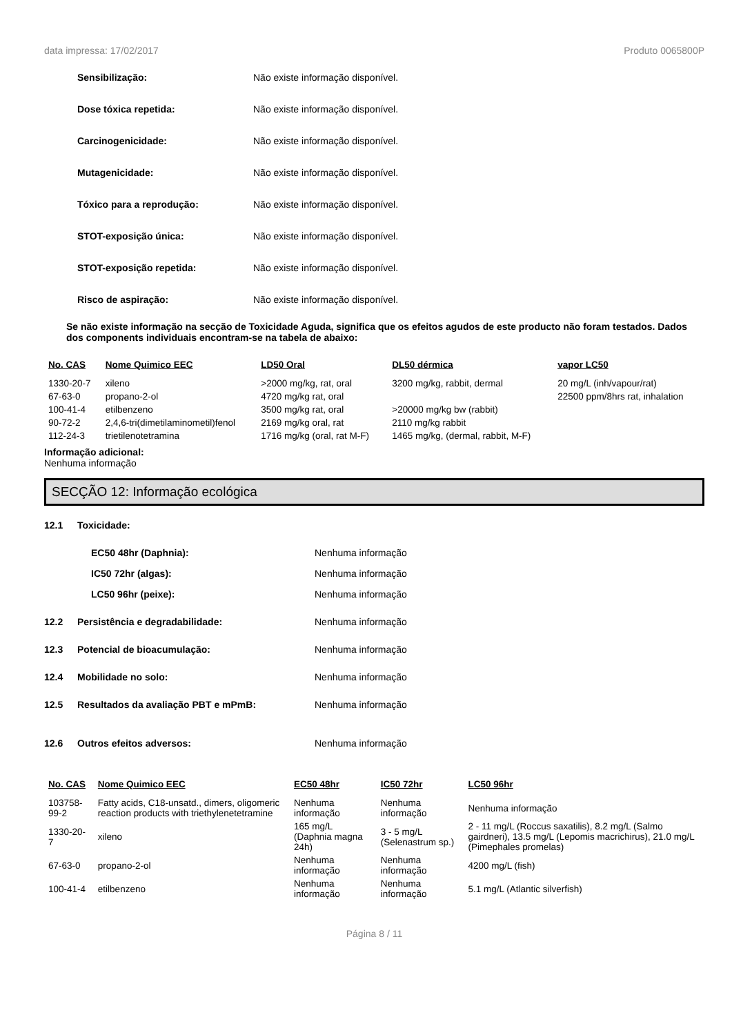data impressa: 17/02/2017 Produto 0065800P
Sensibilização:
Não existe informação disponível.
Dose tóxica repetida:
Não existe informação disponível.
Carcinogenicidade:
Não existe informação disponível.
Mutagenicidade:
Não existe informação disponível.
Tóxico para a reprodução:
Não existe informação disponível.
STOT-exposição única:
Não existe informação disponível.
STOT-exposição repetida:
Não existe informação disponível.
Risco de aspiração:
Não existe informação disponível.
Se não existe informação na secção de Toxicidade Aguda, significa que os efeitos agudos de este producto não foram testados. Dados dos components individuais encontram-se na tabela de abaixo:
| No. CAS | Nome Quimico EEC | LD50 Oral | DL50 dérmica | vapor LC50 |
| --- | --- | --- | --- | --- |
| 1330-20-7 | xileno | >2000 mg/kg, rat, oral | 3200 mg/kg, rabbit, dermal | 20 mg/L (inh/vapour/rat) |
| 67-63-0 | propano-2-ol | 4720 mg/kg rat, oral | | 22500 ppm/8hrs rat, inhalation |
| 100-41-4 | etilbenzeno | 3500 mg/kg rat, oral | >20000 mg/kg bw (rabbit) | |
| 90-72-2 | 2,4,6-tri(dimetilaminometil)fenol | 2169 mg/kg oral, rat | 2110 mg/kg rabbit | |
| 112-24-3 | trietilenotetramina | 1716 mg/kg (oral, rat M-F) | 1465 mg/kg, (dermal, rabbit, M-F) | |
Informação adicional:
Nenhuma informação
SECÇÃO 12: Informação ecológica
12.1 Toxicidade:
EC50 48hr (Daphnia): Nenhuma informação
IC50 72hr (algas): Nenhuma informação
LC50 96hr (peixe): Nenhuma informação
12.2 Persistência e degradabilidade: Nenhuma informação
12.3 Potencial de bioacumulação: Nenhuma informação
12.4 Mobilidade no solo: Nenhuma informação
12.5 Resultados da avaliação PBT e mPmB: Nenhuma informação
12.6 Outros efeitos adversos: Nenhuma informação
| No. CAS | Nome Quimico EEC | EC50 48hr | IC50 72hr | LC50 96hr |
| --- | --- | --- | --- | --- |
| 103758-99-2 | Fatty acids, C18-unsatd., dimers, oligomeric reaction products with triethylenetetramine | Nenhuma informação | Nenhuma informação | Nenhuma informação |
| 1330-20-7 | xileno | 165 mg/L (Daphnia magna 24h) | 3 - 5 mg/L (Selenastrum sp.) | 2 - 11 mg/L (Roccus saxatilis), 8.2 mg/L (Salmo gairdneri), 13.5 mg/L (Lepomis macrichirus), 21.0 mg/L (Pimephales promelas) |
| 67-63-0 | propano-2-ol | Nenhuma informação | Nenhuma informação | 4200 mg/L (fish) |
| 100-41-4 | etilbenzeno | Nenhuma informação | Nenhuma informação | 5.1 mg/L (Atlantic silverfish) |
Página 8 / 11